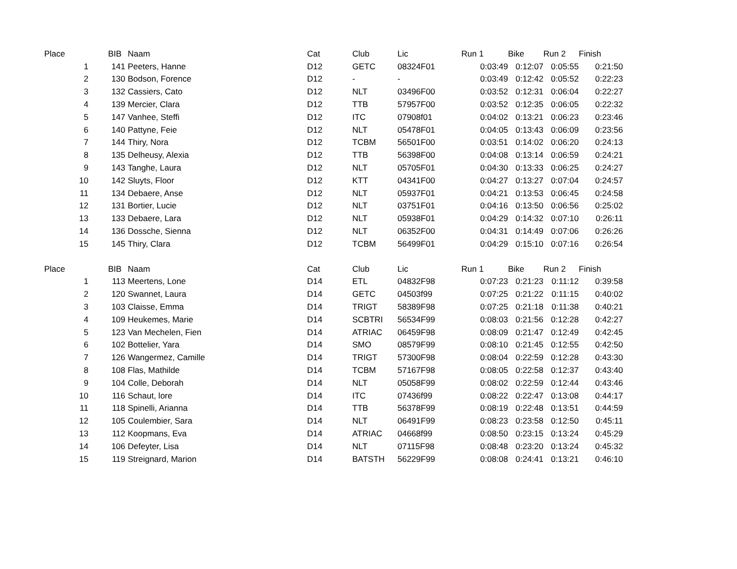| Place | | BIB | | Naam | Cat | Club | Lic | Run 1 | Bike | Run 2 | Finish |
| --- | --- | --- | --- | --- | --- | --- | --- | --- | --- | --- | --- |
| 1 | | 141 | | Peeters, Hanne | D12 | GETC | 08324F01 | 0:03:49 | 0:12:07 | 0:05:55 | 0:21:50 |
| 2 | | 130 | | Bodson, Forence | D12 | - | - | 0:03:49 | 0:12:42 | 0:05:52 | 0:22:23 |
| 3 | | 132 | | Cassiers, Cato | D12 | NLT | 03496F00 | 0:03:52 | 0:12:31 | 0:06:04 | 0:22:27 |
| 4 | | 139 | | Mercier, Clara | D12 | TTB | 57957F00 | 0:03:52 | 0:12:35 | 0:06:05 | 0:22:32 |
| 5 | | 147 | | Vanhee, Steffi | D12 | ITC | 07908f01 | 0:04:02 | 0:13:21 | 0:06:23 | 0:23:46 |
| 6 | | 140 | | Pattyne, Feie | D12 | NLT | 05478F01 | 0:04:05 | 0:13:43 | 0:06:09 | 0:23:56 |
| 7 | | 144 | | Thiry, Nora | D12 | TCBM | 56501F00 | 0:03:51 | 0:14:02 | 0:06:20 | 0:24:13 |
| 8 | | 135 | | Delheusy, Alexia | D12 | TTB | 56398F00 | 0:04:08 | 0:13:14 | 0:06:59 | 0:24:21 |
| 9 | | 143 | | Tanghe, Laura | D12 | NLT | 05705F01 | 0:04:30 | 0:13:33 | 0:06:25 | 0:24:27 |
| 10 | | 142 | | Sluyts, Floor | D12 | KTT | 04341F00 | 0:04:27 | 0:13:27 | 0:07:04 | 0:24:57 |
| 11 | | 134 | | Debaere, Anse | D12 | NLT | 05937F01 | 0:04:21 | 0:13:53 | 0:06:45 | 0:24:58 |
| 12 | | 131 | | Bortier, Lucie | D12 | NLT | 03751F01 | 0:04:16 | 0:13:50 | 0:06:56 | 0:25:02 |
| 13 | | 133 | | Debaere, Lara | D12 | NLT | 05938F01 | 0:04:29 | 0:14:32 | 0:07:10 | 0:26:11 |
| 14 | | 136 | | Dossche, Sienna | D12 | NLT | 06352F00 | 0:04:31 | 0:14:49 | 0:07:06 | 0:26:26 |
| 15 | | 145 | | Thiry, Clara | D12 | TCBM | 56499F01 | 0:04:29 | 0:15:10 | 0:07:16 | 0:26:54 |
| Place | | BIB | | Naam | Cat | Club | Lic | Run 1 | Bike | Run 2 | Finish |
| --- | --- | --- | --- | --- | --- | --- | --- | --- | --- | --- | --- |
| 1 | | 113 | | Meertens, Lone | D14 | ETL | 04832F98 | 0:07:23 | 0:21:23 | 0:11:12 | 0:39:58 |
| 2 | | 120 | | Swannet, Laura | D14 | GETC | 04503f99 | 0:07:25 | 0:21:22 | 0:11:15 | 0:40:02 |
| 3 | | 103 | | Claisse, Emma | D14 | TRIGT | 58389F98 | 0:07:25 | 0:21:18 | 0:11:38 | 0:40:21 |
| 4 | | 109 | | Heukemes, Marie | D14 | SCBTRI | 56534F99 | 0:08:03 | 0:21:56 | 0:12:28 | 0:42:27 |
| 5 | | 123 | | Van Mechelen, Fien | D14 | ATRIAC | 06459F98 | 0:08:09 | 0:21:47 | 0:12:49 | 0:42:45 |
| 6 | | 102 | | Bottelier, Yara | D14 | SMO | 08579F99 | 0:08:10 | 0:21:45 | 0:12:55 | 0:42:50 |
| 7 | | 126 | | Wangermez, Camille | D14 | TRIGT | 57300F98 | 0:08:04 | 0:22:59 | 0:12:28 | 0:43:30 |
| 8 | | 108 | | Flas, Mathilde | D14 | TCBM | 57167F98 | 0:08:05 | 0:22:58 | 0:12:37 | 0:43:40 |
| 9 | | 104 | | Colle, Deborah | D14 | NLT | 05058F99 | 0:08:02 | 0:22:59 | 0:12:44 | 0:43:46 |
| 10 | | 116 | | Schaut, lore | D14 | ITC | 07436f99 | 0:08:22 | 0:22:47 | 0:13:08 | 0:44:17 |
| 11 | | 118 | | Spinelli, Arianna | D14 | TTB | 56378F99 | 0:08:19 | 0:22:48 | 0:13:51 | 0:44:59 |
| 12 | | 105 | | Coulembier, Sara | D14 | NLT | 06491F99 | 0:08:23 | 0:23:58 | 0:12:50 | 0:45:11 |
| 13 | | 112 | | Koopmans, Eva | D14 | ATRIAC | 04668f99 | 0:08:50 | 0:23:15 | 0:13:24 | 0:45:29 |
| 14 | | 106 | | Defeyter, Lisa | D14 | NLT | 07115F98 | 0:08:48 | 0:23:20 | 0:13:24 | 0:45:32 |
| 15 | | 119 | | Streignard, Marion | D14 | BATSTH | 56229F99 | 0:08:08 | 0:24:41 | 0:13:21 | 0:46:10 |